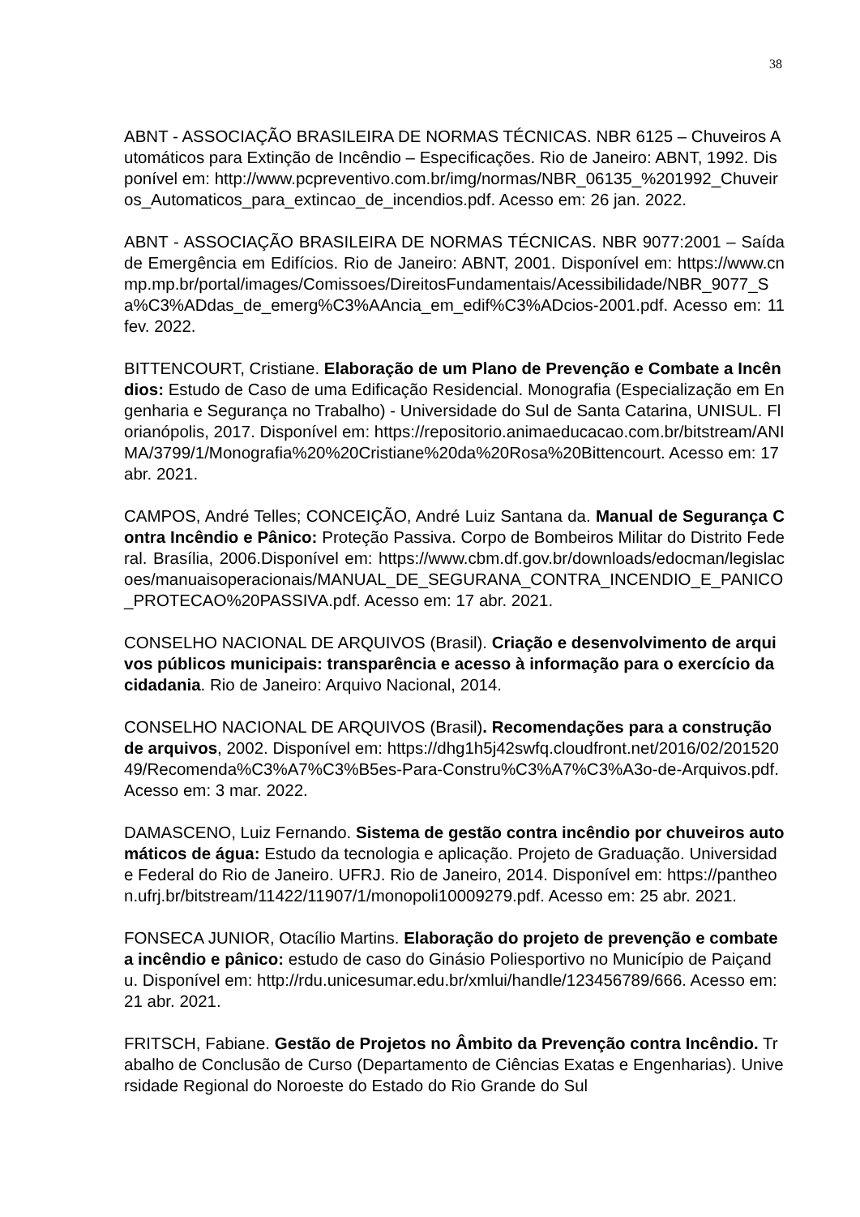38
ABNT - ASSOCIAÇÃO BRASILEIRA DE NORMAS TÉCNICAS. NBR 6125 – Chuveiros Automáticos para Extinção de Incêndio – Especificações. Rio de Janeiro: ABNT, 1992. Disponível em: http://www.pcpreventivo.com.br/img/normas/NBR_06135_%201992_Chuveiros_Automaticos_para_extincao_de_incendios.pdf. Acesso em: 26 jan. 2022.
ABNT - ASSOCIAÇÃO BRASILEIRA DE NORMAS TÉCNICAS. NBR 9077:2001 – Saída de Emergência em Edifícios. Rio de Janeiro: ABNT, 2001. Disponível em: https://www.cnmp.mp.br/portal/images/Comissoes/DireitosFundamentais/Acessibilidade/NBR_9077_Sa%C3%ADdas_de_emerg%C3%AAncia_em_edif%C3%ADcios-2001.pdf. Acesso em: 11 fev. 2022.
BITTENCOURT, Cristiane. Elaboração de um Plano de Prevenção e Combate a Incêndios: Estudo de Caso de uma Edificação Residencial. Monografia (Especialização em Engenharia e Segurança no Trabalho) - Universidade do Sul de Santa Catarina, UNISUL. Florianópolis, 2017. Disponível em: https://repositorio.animaeducacao.com.br/bitstream/ANIMA/3799/1/Monografia%20%20Cristiane%20da%20Rosa%20Bittencourt. Acesso em: 17 abr. 2021.
CAMPOS, André Telles; CONCEIÇÃO, André Luiz Santana da. Manual de Segurança Contra Incêndio e Pânico: Proteção Passiva. Corpo de Bombeiros Militar do Distrito Federal. Brasília, 2006.Disponível em: https://www.cbm.df.gov.br/downloads/edocman/legislacoes/manuaisoperacionais/MANUAL_DE_SEGURANA_CONTRA_INCENDIO_E_PANICO_PROTECAO%20PASSIVA.pdf. Acesso em: 17 abr. 2021.
CONSELHO NACIONAL DE ARQUIVOS (Brasil). Criação e desenvolvimento de arquivos públicos municipais: transparência e acesso à informação para o exercício da cidadania. Rio de Janeiro: Arquivo Nacional, 2014.
CONSELHO NACIONAL DE ARQUIVOS (Brasil). Recomendações para a construção de arquivos, 2002. Disponível em: https://dhg1h5j42swfq.cloudfront.net/2016/02/20152049/Recomenda%C3%A7%C3%B5es-Para-Constru%C3%A7%C3%A3o-de-Arquivos.pdf. Acesso em: 3 mar. 2022.
DAMASCENO, Luiz Fernando. Sistema de gestão contra incêndio por chuveiros automáticos de água: Estudo da tecnologia e aplicação. Projeto de Graduação. Universidade Federal do Rio de Janeiro. UFRJ. Rio de Janeiro, 2014. Disponível em: https://pantheon.ufrj.br/bitstream/11422/11907/1/monopoli10009279.pdf. Acesso em: 25 abr. 2021.
FONSECA JUNIOR, Otacílio Martins. Elaboração do projeto de prevenção e combate a incêndio e pânico: estudo de caso do Ginásio Poliesportivo no Município de Paiçandu. Disponível em: http://rdu.unicesumar.edu.br/xmlui/handle/123456789/666. Acesso em: 21 abr. 2021.
FRITSCH, Fabiane. Gestão de Projetos no Âmbito da Prevenção contra Incêndio. Trabalho de Conclusão de Curso (Departamento de Ciências Exatas e Engenharias). Universidade Regional do Noroeste do Estado do Rio Grande do Sul